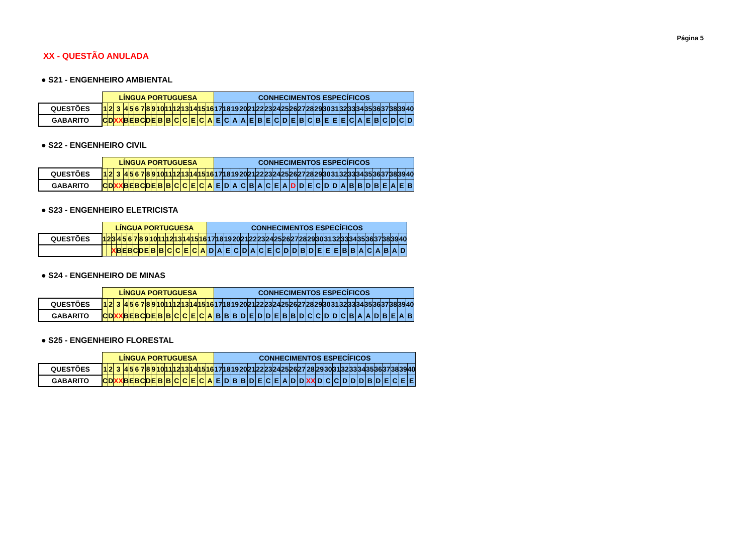Página 5
XX - QUESTÃO ANULADA
● S21 - ENGENHEIRO AMBIENTAL
| | LÍNGUA PORTUGUESA | | | | | | | | | | | | | | | | CONHECIMENTOS ESPECÍFICOS | | | | | | | | | | | | | | | | | | | | | | | |
| QUESTÕES | 1 | 2 | 3 | 4 | 5 | 6 | 7 | 8 | 9 | 10 | 11 | 12 | 13 | 14 | 15 | 16 | 17 | 18 | 19 | 20 | 21 | 22 | 23 | 24 | 25 | 26 | 27 | 28 | 29 | 30 | 31 | 32 | 33 | 34 | 35 | 36 | 37 | 38 | 39 | 40 |
| GABARITO | C | D | XX | B | E | B | C | D | E | B | B | C | C | E | C | A | E | C | A | A | E | B | E | C | D | E | B | C | B | E | E | E | C | A | E | B | C | D | C | D |
● S22 - ENGENHEIRO CIVIL
| | LÍNGUA PORTUGUESA | | | | | | | | | | | | | | | | CONHECIMENTOS ESPECÍFICOS | | | | | | | | | | | | | | | | | | | | | | | |
| QUESTÕES | 1 | 2 | 3 | 4 | 5 | 6 | 7 | 8 | 9 | 10 | 11 | 12 | 13 | 14 | 15 | 16 | 17 | 18 | 19 | 20 | 21 | 22 | 23 | 24 | 25 | 26 | 27 | 28 | 29 | 30 | 31 | 32 | 33 | 34 | 35 | 36 | 37 | 38 | 39 | 40 |
| GABARITO | C | D | XX | B | E | B | C | D | E | B | B | C | C | E | C | A | E | D | A | C | B | A | C | E | A | D | D | E | C | D | D | A | B | B | D | B | E | A | E | B |
● S23 - ENGENHEIRO ELETRICISTA
| | LÍNGUA PORTUGUESA | | | | | | | | | | | | | | | | CONHECIMENTOS ESPECÍFICOS | | | | | | | | | | | | | | | | | | | | | | | |
| QUESTÕES | 1 | 2 | 3 | 4 | 5 | 6 | 7 | 8 | 9 | 10 | 11 | 12 | 13 | 14 | 15 | 16 | 17 | 18 | 19 | 20 | 21 | 22 | 23 | 24 | 25 | 26 | 27 | 28 | 29 | 30 | 31 | 32 | 33 | 34 | 35 | 36 | 37 | 38 | 39 | 40 |
| | | | X | B | E | B | C | D | E | B | B | C | C | E | C | A | D | A | E | C | D | A | C | E | C | D | D | B | D | E | E | E | B | B | A | C | A | B | A | D |
● S24 - ENGENHEIRO DE MINAS
| | LÍNGUA PORTUGUESA | | | | | | | | | | | | | | | | CONHECIMENTOS ESPECÍFICOS | | | | | | | | | | | | | | | | | | | | | | | |
| QUESTÕES | 1 | 2 | 3 | 4 | 5 | 6 | 7 | 8 | 9 | 10 | 11 | 12 | 13 | 14 | 15 | 16 | 17 | 18 | 19 | 20 | 21 | 22 | 23 | 24 | 25 | 26 | 27 | 28 | 29 | 30 | 31 | 32 | 33 | 34 | 35 | 36 | 37 | 38 | 39 | 40 |
| GABARITO | C | D | XX | B | E | B | C | D | E | B | B | C | C | E | C | A | B | B | B | D | E | D | D | E | B | B | D | C | C | D | D | C | B | A | A | D | B | E | A | B |
● S25 - ENGENHEIRO FLORESTAL
| | LÍNGUA PORTUGUESA | | | | | | | | | | | | | | | | CONHECIMENTOS ESPECÍFICOS | | | | | | | | | | | | | | | | | | | | | | | |
| QUESTÕES | 1 | 2 | 3 | 4 | 5 | 6 | 7 | 8 | 9 | 10 | 11 | 12 | 13 | 14 | 15 | 16 | 17 | 18 | 19 | 20 | 21 | 22 | 23 | 24 | 25 | 26 | 27 | 28 | 29 | 30 | 31 | 32 | 33 | 34 | 35 | 36 | 37 | 38 | 39 | 40 |
| GABARITO | C | D | XX | B | E | B | C | D | E | B | B | C | C | E | C | A | E | D | B | B | D | E | C | E | A | D | D | XX | D | C | C | D | D | D | B | D | E | C | E | E |